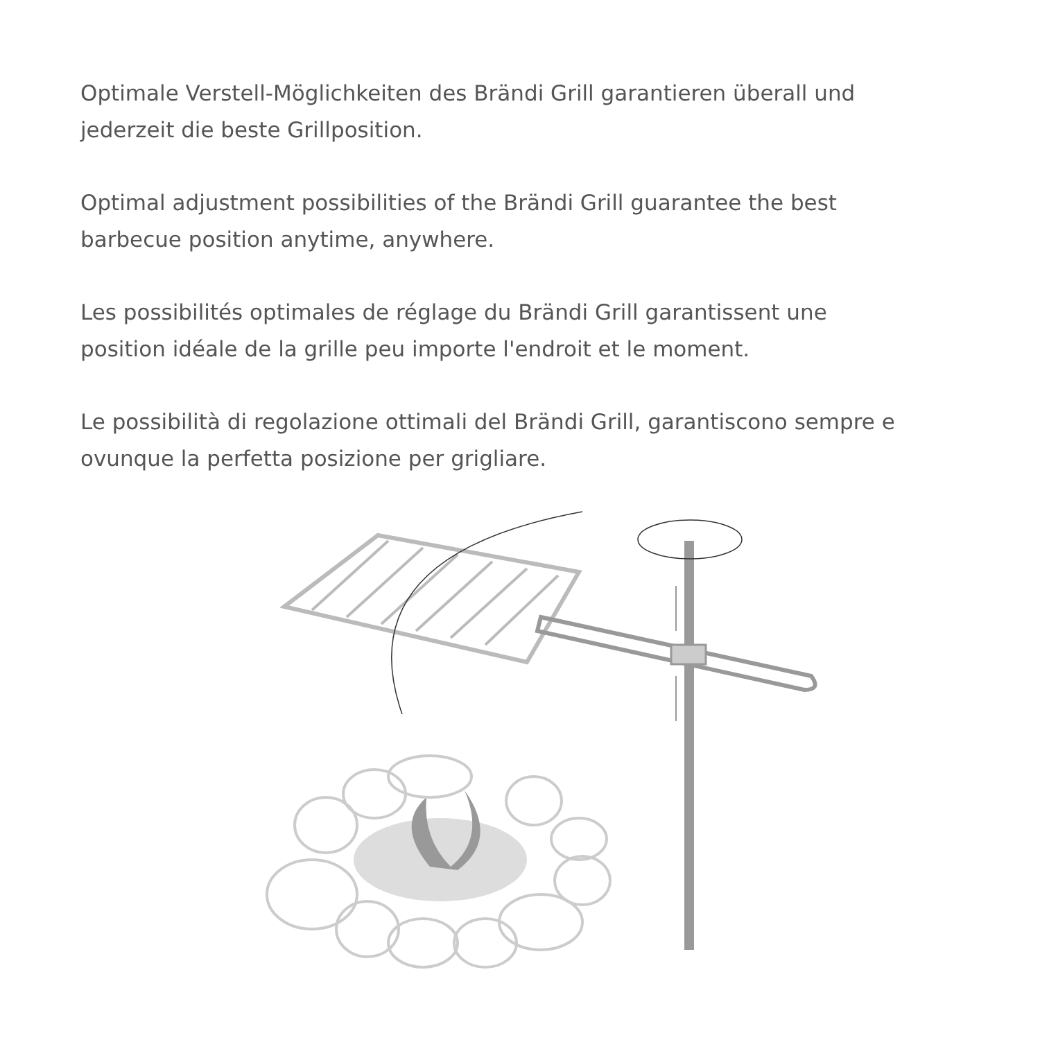Optimale Verstell-Möglichkeiten des Brändi Grill garantieren überall und jederzeit die beste Grillposition.
Optimal adjustment possibilities of the Brändi Grill guarantee the best barbecue position anytime, anywhere.
Les possibilités optimales de réglage du Brändi Grill garantissent une position idéale de la grille peu importe l'endroit et le moment.
Le possibilità di regolazione ottimali del Brändi Grill, garantiscono sempre e ovunque la perfetta posizione per grigliare.